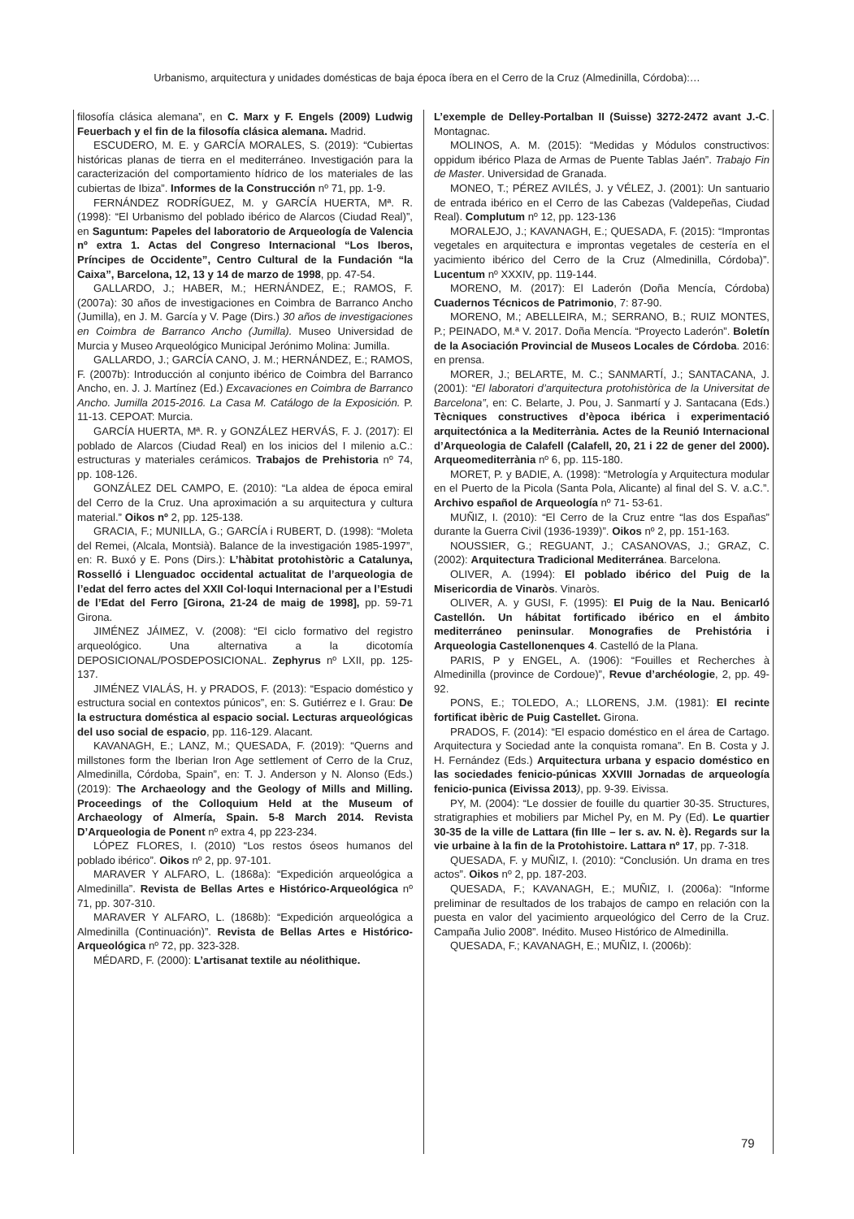Urbanismo, arquitectura y unidades domésticas de baja época íbera en el Cerro de la Cruz (Almedinilla, Córdoba):…
filosofía clásica alemana”, en C. Marx y F. Engels (2009) Ludwig Feuerbach y el fin de la filosofía clásica alemana. Madrid.
ESCUDERO, M. E. y GARCÍA MORALES, S. (2019): “Cubiertas históricas planas de tierra en el mediterráneo. Investigación para la caracterización del comportamiento hídrico de los materiales de las cubiertas de Ibiza”. Informes de la Construcción nº 71, pp. 1-9.
FERNÁNDEZ RODRÍGUEZ, M. y GARCÍA HUERTA, Mª. R. (1998): “El Urbanismo del poblado ibérico de Alarcos (Ciudad Real)”, en Saguntum: Papeles del laboratorio de Arqueología de Valencia nº extra 1. Actas del Congreso Internacional “Los Iberos, Príncipes de Occidente”, Centro Cultural de la Fundación “la Caixa”, Barcelona, 12, 13 y 14 de marzo de 1998, pp. 47-54.
GALLARDO, J.; HABER, M.; HERNÁNDEZ, E.; RAMOS, F. (2007a): 30 años de investigaciones en Coimbra de Barranco Ancho (Jumilla), en J. M. García y V. Page (Dirs.) 30 años de investigaciones en Coimbra de Barranco Ancho (Jumilla). Museo Universidad de Murcia y Museo Arqueológico Municipal Jerónimo Molina: Jumilla.
GALLARDO, J.; GARCÍA CANO, J. M.; HERNÁNDEZ, E.; RAMOS, F. (2007b): Introducción al conjunto ibérico de Coimbra del Barranco Ancho, en. J. J. Martínez (Ed.) Excavaciones en Coimbra de Barranco Ancho. Jumilla 2015-2016. La Casa M. Catálogo de la Exposición. P. 11-13. CEPOAT: Murcia.
GARCÍA HUERTA, Mª. R. y GONZÁLEZ HERVÁS, F. J. (2017): El poblado de Alarcos (Ciudad Real) en los inicios del I milenio a.C.: estructuras y materiales cerámicos. Trabajos de Prehistoria nº 74, pp. 108-126.
GONZÁLEZ DEL CAMPO, E. (2010): “La aldea de época emiral del Cerro de la Cruz. Una aproximación a su arquitectura y cultura material.” Oikos nº 2, pp. 125-138.
GRACIA, F.; MUNILLA, G.; GARCÍA i RUBERT, D. (1998): “Moleta del Remei, (Alcala, Montsià). Balance de la investigación 1985-1997”, en: R. Buxó y E. Pons (Dirs.): L’hàbitat protohistòric a Catalunya, Rosselló i Llenguadoc occidental actualitat de l’arqueologia de l’edat del ferro actes del XXII Col·loqui Internacional per a l’Estudi de l’Edat del Ferro [Girona, 21-24 de maig de 1998], pp. 59-71 Girona.
JIMÉNEZ JÁIMEZ, V. (2008): “El ciclo formativo del registro arqueológico. Una alternativa a la dicotomía DEPOSICIONAL/POSDEPOSICIONAL. Zephyrus nº LXII, pp. 125-137.
JIMÉNEZ VIALÁS, H. y PRADOS, F. (2013): “Espacio doméstico y estructura social en contextos púnicos”, en: S. Gutiérrez e I. Grau: De la estructura doméstica al espacio social. Lecturas arqueológicas del uso social de espacio, pp. 116-129. Alacant.
KAVANAGH, E.; LANZ, M.; QUESADA, F. (2019): “Querns and millstones form the Iberian Iron Age settlement of Cerro de la Cruz, Almedinilla, Córdoba, Spain”, en: T. J. Anderson y N. Alonso (Eds.) (2019): The Archaeology and the Geology of Mills and Milling. Proceedings of the Colloquium Held at the Museum of Archaeology of Almería, Spain. 5-8 March 2014. Revista D’Arqueologia de Ponent nº extra 4, pp 223-234.
LÓPEZ FLORES, I. (2010) “Los restos óseos humanos del poblado ibérico”. Oikos nº 2, pp. 97-101.
MARAVER Y ALFARO, L. (1868a): “Expedición arqueológica a Almedinilla”. Revista de Bellas Artes e Histórico-Arqueológica nº 71, pp. 307-310.
MARAVER Y ALFARO, L. (1868b): “Expedición arqueológica a Almedinilla (Continuación)”. Revista de Bellas Artes e Histórico-Arqueológica nº 72, pp. 323-328.
MÉDARD, F. (2000): L’artisanat textile au néolithique.
L’exemple de Delley-Portalban II (Suisse) 3272-2472 avant J.-C. Montagnac.
MOLINOS, A. M. (2015): “Medidas y Módulos constructivos: oppidum ibérico Plaza de Armas de Puente Tablas Jaén”. Trabajo Fin de Master. Universidad de Granada.
MONEO, T.; PÉREZ AVILÉS, J. y VÉLEZ, J. (2001): Un santuario de entrada ibérico en el Cerro de las Cabezas (Valdepeñas, Ciudad Real). Complutum nº 12, pp. 123-136
MORALEJO, J.; KAVANAGH, E.; QUESADA, F. (2015): “Improntas vegetales en arquitectura e improntas vegetales de cestería en el yacimiento ibérico del Cerro de la Cruz (Almedinilla, Córdoba)”. Lucentum nº XXXIV, pp. 119-144.
MORENO, M. (2017): El Laderón (Doña Mencía, Córdoba) Cuadernos Técnicos de Patrimonio, 7: 87-90.
MORENO, M.; ABELLEIRA, M.; SERRANO, B.; RUIZ MONTES, P.; PEINADO, M.ª V. 2017. Doña Mencía. “Proyecto Laderón”. Boletín de la Asociación Provincial de Museos Locales de Córdoba. 2016: en prensa.
MORER, J.; BELARTE, M. C.; SANMARTÍ, J.; SANTACANA, J. (2001): “El laboratori d’arquitectura protohistòrica de la Universitat de Barcelona”, en: C. Belarte, J. Pou, J. Sanmartí y J. Santacana (Eds.) Tècniques constructives d’època ibérica i experimentació arquitectónica a la Mediterrània. Actes de la Reunió Internacional d’Arqueologia de Calafell (Calafell, 20, 21 i 22 de gener del 2000). Arqueomediterrània nº 6, pp. 115-180.
MORET, P. y BADIE, A. (1998): “Metrología y Arquitectura modular en el Puerto de la Picola (Santa Pola, Alicante) al final del S. V. a.C.”. Archivo español de Arqueología nº 71- 53-61.
MUÑIZ, I. (2010): “El Cerro de la Cruz entre “las dos Españas” durante la Guerra Civil (1936-1939)”. Oikos nº 2, pp. 151-163.
NOUSSIER, G.; REGUANT, J.; CASANOVAS, J.; GRAZ, C. (2002): Arquitectura Tradicional Mediterránea. Barcelona.
OLIVER, A. (1994): El poblado ibérico del Puig de la Misericordia de Vinaròs. Vinaròs.
OLIVER, A. y GUSI, F. (1995): El Puig de la Nau. Benicarló Castellón. Un hábitat fortificado ibérico en el ámbito mediterráneo peninsular. Monografies de Prehistória i Arqueologia Castellonenques 4. Castelló de la Plana.
PARIS, P y ENGEL, A. (1906): “Fouilles et Recherches à Almedinilla (province de Cordoue)”, Revue d’archéologie, 2, pp. 49-92.
PONS, E.; TOLEDO, A.; LLORENS, J.M. (1981): El recinte fortificat ibèric de Puig Castellet. Girona.
PRADOS, F. (2014): “El espacio doméstico en el área de Cartago. Arquitectura y Sociedad ante la conquista romana”. En B. Costa y J. H. Fernández (Eds.) Arquitectura urbana y espacio doméstico en las sociedades fenicio-púnicas XXVIII Jornadas de arqueología fenicio-punica (Eivissa 2013), pp. 9-39. Eivissa.
PY, M. (2004): “Le dossier de fouille du quartier 30-35. Structures, stratigraphies et mobiliers par Michel Py, en M. Py (Ed). Le quartier 30-35 de la ville de Lattara (fin IIIe – Ier s. av. N. è). Regards sur la vie urbaine à la fin de la Protohistoire. Lattara nº 17, pp. 7-318.
QUESADA, F. y MUÑIZ, I. (2010): “Conclusión. Un drama en tres actos”. Oikos nº 2, pp. 187-203.
QUESADA, F.; KAVANAGH, E.; MUÑIZ, I. (2006a): “Informe preliminar de resultados de los trabajos de campo en relación con la puesta en valor del yacimiento arqueológico del Cerro de la Cruz. Campaña Julio 2008”. Inédito. Museo Histórico de Almedinilla.
QUESADA, F.; KAVANAGH, E.; MUÑIZ, I. (2006b):
79